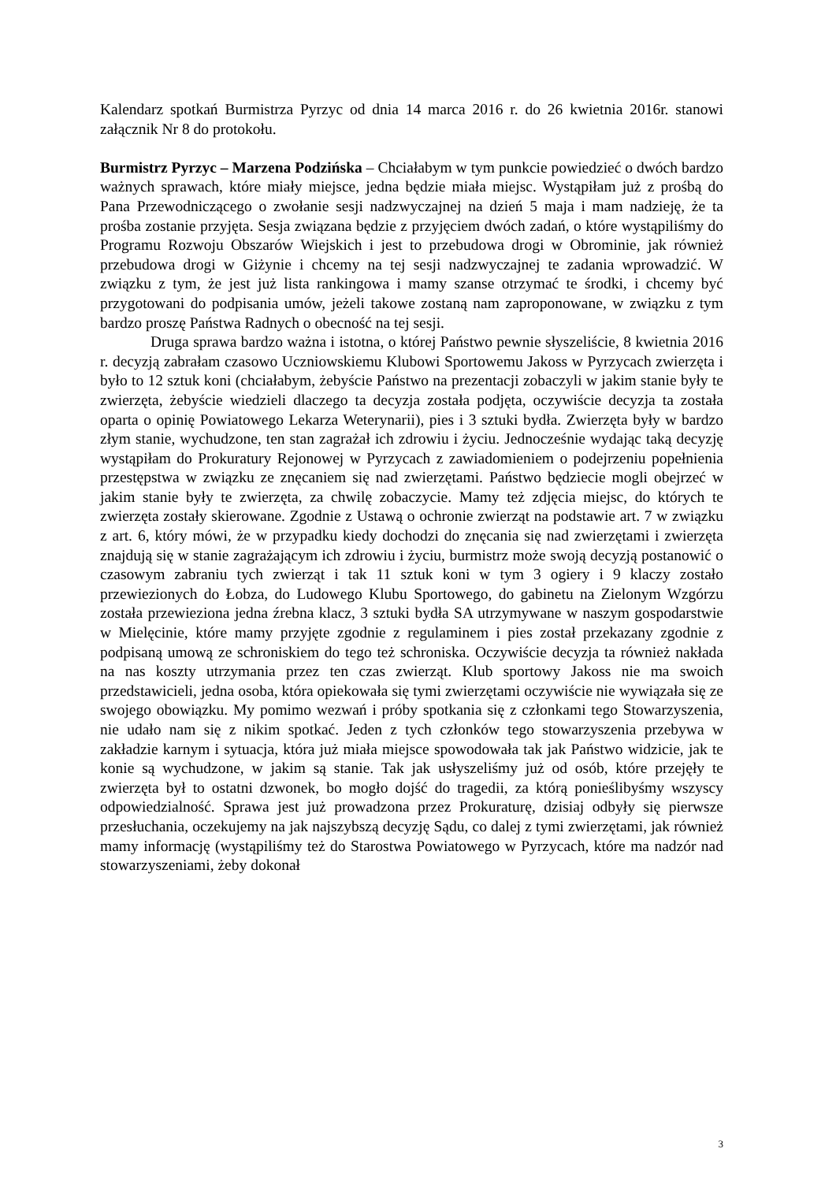Kalendarz spotkań Burmistrza Pyrzyc od dnia 14 marca 2016 r. do 26 kwietnia 2016r. stanowi załącznik Nr 8 do protokołu.
Burmistrz Pyrzyc – Marzena Podzińska – Chciałabym w tym punkcie powiedzieć o dwóch bardzo ważnych sprawach, które miały miejsce, jedna będzie miała miejsc. Wystąpiłam już z prośbą do Pana Przewodniczącego o zwołanie sesji nadzwyczajnej na dzień 5 maja i mam nadzieję, że ta prośba zostanie przyjęta. Sesja związana będzie z przyjęciem dwóch zadań, o które wystąpiliśmy do Programu Rozwoju Obszarów Wiejskich i jest to przebudowa drogi w Obrominie, jak również przebudowa drogi w Giżynie i chcemy na tej sesji nadzwyczajnej te zadania wprowadzić. W związku z tym, że jest już lista rankingowa i mamy szanse otrzymać te środki, i chcemy być przygotowani do podpisania umów, jeżeli takowe zostaną nam zaproponowane, w związku z tym bardzo proszę Państwa Radnych o obecność na tej sesji.
Druga sprawa bardzo ważna i istotna, o której Państwo pewnie słyszeliście, 8 kwietnia 2016 r. decyzją zabrałam czasowo Uczniowskiemu Klubowi Sportowemu Jakoss w Pyrzycach zwierzęta i było to 12 sztuk koni (chciałabym, żebyście Państwo na prezentacji zobaczyli w jakim stanie były te zwierzęta, żebyście wiedzieli dlaczego ta decyzja została podjęta, oczywiście decyzja ta została oparta o opinię Powiatowego Lekarza Weterynarii), pies i 3 sztuki bydła. Zwierzęta były w bardzo złym stanie, wychudzone, ten stan zagrażał ich zdrowiu i życiu. Jednocześnie wydając taką decyzję wystąpiłam do Prokuratury Rejonowej w Pyrzycach z zawiadomieniem o podejrzeniu popełnienia przestępstwa w związku ze znęcaniem się nad zwierzętami. Państwo będziecie mogli obejrzeć w jakim stanie były te zwierzęta, za chwilę zobaczycie. Mamy też zdjęcia miejsc, do których te zwierzęta zostały skierowane. Zgodnie z Ustawą o ochronie zwierząt na podstawie art. 7 w związku z art. 6, który mówi, że w przypadku kiedy dochodzi do znęcania się nad zwierzętami i zwierzęta znajdują się w stanie zagrażającym ich zdrowiu i życiu, burmistrz może swoją decyzją postanowić o czasowym zabraniu tych zwierząt i tak 11 sztuk koni w tym 3 ogiery i 9 klaczy zostało przewiezionych do Łobza, do Ludowego Klubu Sportowego, do gabinetu na Zielonym Wzgórzu została przewieziona jedna źrebna klacz, 3 sztuki bydła SA utrzymywane w naszym gospodarstwie w Mielęcinie, które mamy przyjęte zgodnie z regulaminem i pies został przekazany zgodnie z podpisaną umową ze schroniskiem do tego też schroniska. Oczywiście decyzja ta również nakłada na nas koszty utrzymania przez ten czas zwierząt. Klub sportowy Jakoss nie ma swoich przedstawicieli, jedna osoba, która opiekowała się tymi zwierzętami oczywiście nie wywiązała się ze swojego obowiązku. My pomimo wezwań i próby spotkania się z członkami tego Stowarzyszenia, nie udało nam się z nikim spotkać. Jeden z tych członków tego stowarzyszenia przebywa w zakładzie karnym i sytuacja, która już miała miejsce spowodowała tak jak Państwo widzicie, jak te konie są wychudzone, w jakim są stanie. Tak jak usłyszeliśmy już od osób, które przejęły te zwierzęta był to ostatni dzwonek, bo mogło dojść do tragedii, za którą ponieślibyśmy wszyscy odpowiedzialność. Sprawa jest już prowadzona przez Prokuraturę, dzisiaj odbyły się pierwsze przesłuchania, oczekujemy na jak najszybszą decyzję Sądu, co dalej z tymi zwierzętami, jak również mamy informację (wystąpiliśmy też do Starostwa Powiatowego w Pyrzycach, które ma nadzór nad stowarzyszeniami, żeby dokonał
3